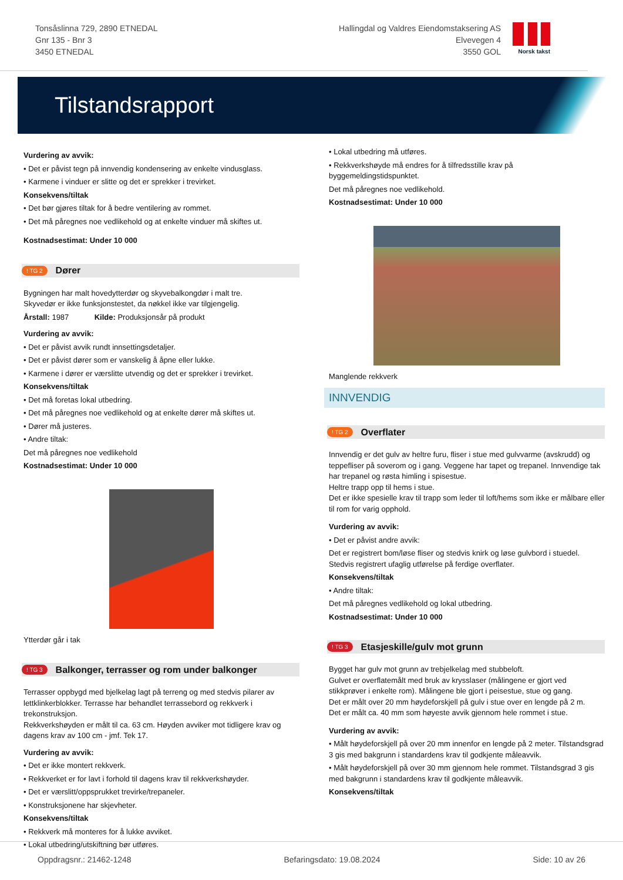Tonsåslinna 729, 2890 ETNEDAL
Gnr 135 - Bnr 3
3450 ETNEDAL
Hallingdal og Valdres Eiendomstaksering AS
Elvevegen 4
3550 GOL
Norsk takst
Tilstandsrapport
Vurdering av avvik:
• Det er påvist tegn på innvendig kondensering av enkelte vindusglass.
• Karmene i vinduer er slitte og det er sprekker i trevirket.
Konsekvens/tiltak
• Det bør gjøres tiltak for å bedre ventilering av rommet.
• Det må påregnes noe vedlikehold og at enkelte vinduer må skiftes ut.
Kostnadsestimat: Under 10 000
! TG 2 Dører
Bygningen har malt hovedytterdør og skyvebalkongdør i malt tre.
Skyvedør er ikke funksjonstestet, da nøkkel ikke var tilgjengelig.
Årstall: 1987 Kilde: Produksjonsår på produkt
Vurdering av avvik:
• Det er påvist avvik rundt innsettingsdetaljer.
• Det er påvist dører som er vanskelig å åpne eller lukke.
• Karmene i dører er værslitte utvendig og det er sprekker i trevirket.
Konsekvens/tiltak
• Det må foretas lokal utbedring.
• Det må påregnes noe vedlikehold og at enkelte dører må skiftes ut.
• Dører må justeres.
• Andre tiltak:
Det må påregnes noe vedlikehold
Kostnadsestimat: Under 10 000
Ytterdør går i tak
! TG 3 Balkonger, terrasser og rom under balkonger
Terrasser oppbygd med bjelkelag lagt på terreng og med stedvis pilarer av lettklinkerblokker. Terrasse har behandlet terrassebord og rekkverk i trekonstruksjon.
Rekkverkshøyden er målt til ca. 63 cm. Høyden avviker mot tidligere krav og dagens krav av 100 cm - jmf. Tek 17.
Vurdering av avvik:
• Det er ikke montert rekkverk.
• Rekkverket er for lavt i forhold til dagens krav til rekkverkshøyder.
• Det er værslitt/oppsprukket trevirke/trepaneler.
• Konstruksjonene har skjevheter.
Konsekvens/tiltak
• Rekkverk må monteres for å lukke avviket.
• Lokal utbedring/utskiftning bør utføres.
• Lokal utbedring må utføres.
• Rekkverkshøyde må endres for å tilfredsstille krav på byggemeldingstidspunktet.
Det må påregnes noe vedlikehold.
Kostnadsestimat: Under 10 000
Manglende rekkverk
INNVENDIG
! TG 2 Overflater
Innvendig er det gulv av heltre furu, fliser i stue med gulvvarme (avskrudd) og teppefliser på soverom og i gang. Veggene har tapet og trepanel. Innvendige tak har trepanel og røsta himling i spisestue.
Heltre trapp opp til hems i stue.
Det er ikke spesielle krav til trapp som leder til loft/hems som ikke er målbare eller til rom for varig opphold.
Vurdering av avvik:
• Det er påvist andre avvik:
Det er registrert bom/løse fliser og stedvis knirk og løse gulvbord i stuedel.
Stedvis registrert ufaglig utførelse på ferdige overflater.
Konsekvens/tiltak
• Andre tiltak:
Det må påregnes vedlikehold og lokal utbedring.
Kostnadsestimat: Under 10 000
! TG 3 Etasjeskille/gulv mot grunn
Bygget har gulv mot grunn av trebjelkelag med stubbeloft.
Gulvet er overflatemålt med bruk av krysslaser (målingene er gjort ved stikkprøver i enkelte rom). Målingene ble gjort i peisestue, stue og gang.
Det er målt over 20 mm høydeforskjell på gulv i stue over en lengde på 2 m.
Det er målt ca. 40 mm som høyeste avvik gjennom hele rommet i stue.
Vurdering av avvik:
• Målt høydeforskjell på over 20 mm innenfor en lengde på 2 meter. Tilstandsgrad 3 gis med bakgrunn i standardens krav til godkjente måleavvik.
• Målt høydeforskjell på over 30 mm gjennom hele rommet. Tilstandsgrad 3 gis med bakgrunn i standardens krav til godkjente måleavvik.
Konsekvens/tiltak
Oppdragsnr.: 21462-1248 Befaringsdato: 19.08.2024 Side: 10 av 26